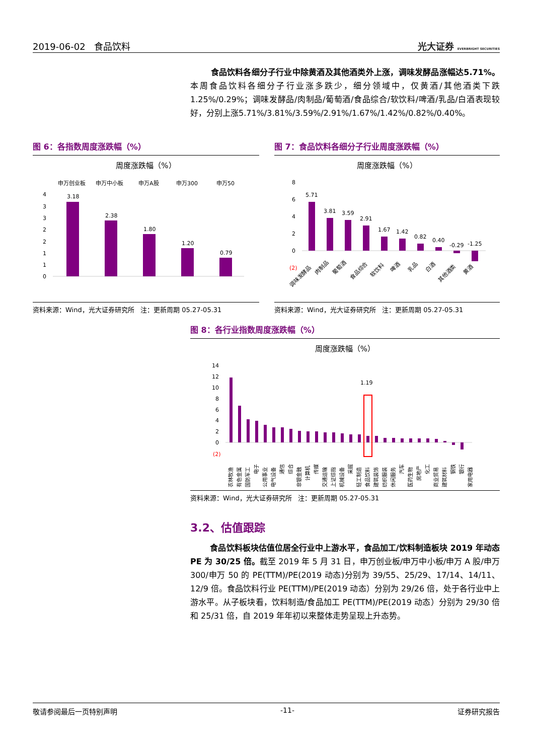2019-06-02 食品饮料 光大证券 EVERBRIGHT SECURITIES
食品饮料各细分子行业中除黄酒及其他酒类外上涨，调味发酵品涨幅达5.71%。本周食品饮料各细分子行业涨多跌少，细分领域中，仅黄酒/其他酒类下跌 1.25%/0.29%；调味发酵品/肉制品/葡萄酒/食品综合/软饮料/啤酒/乳品/白酒表现较好，分别上涨5.71%/3.81%/3.59%/2.91%/1.67%/1.42%/0.82%/0.40%。
图 6：各指数周度涨跌幅（%）
周度涨跌幅（%）
申万创业板
申万中小板
申万A股
申万300
申万50
4
3
3
2
2
1
1
0
3.18
2.38
1.80
1.20
0.79
资料来源：Wind，光大证券研究所 注：更新周期 05.27-05.31
图 7：食品饮料各细分子行业周度涨跌幅（%）
周度涨跌幅（%）
8
6
4
2
0
(2)
5.71
3.81
3.59
2.91
1.67
1.42
0.82
0.40
-0.29
-1.25
调味发酵品
肉制品
葡萄酒
食品综合
软饮料
啤酒
乳品
白酒
其他酒类
黄酒
资料来源：Wind，光大证券研究所 注：更新周期 05.27-05.31
图 8：各行业指数周度涨跌幅（%）
周度涨跌幅（%）
14
12
10
8
6
4
2
0
(2)
1.19
农林牧渔
有色金属
国防军工
电子
公用事业
电气设备
通信
综合
非银金融
计算机
传媒
交通运输
上证综指
机械设备
采掘
轻工制造
食品饮料
建筑装饰
纺织服装
休闲服务
汽车
医药生物
房地产
化工
商业贸易
建筑材料
钢铁
银行
家用电器
资料来源：Wind，光大证券研究所 注：更新周期 05.27-05.31
3.2、估值跟踪
食品饮料板块估值位居全行业中上游水平，食品加工/饮料制造板块 2019 年动态 PE 为 30/25 倍。截至 2019 年 5 月 31 日，申万创业板/申万中小板/申万 A 股/申万 300/申万 50 的 PE(TTM)/PE(2019 动态)分别为 39/55、25/29、17/14、14/11、12/9 倍。食品饮料行业 PE(TTM)/PE(2019 动态）分别为 29/26 倍，处于各行业中上游水平。从子板块看，饮料制造/食品加工 PE(TTM)/PE(2019 动态）分别为 29/30 倍和 25/31 倍，自 2019 年年初以来整体走势呈现上升态势。
敬请参阅最后一页特别声明 -11- 证券研究报告